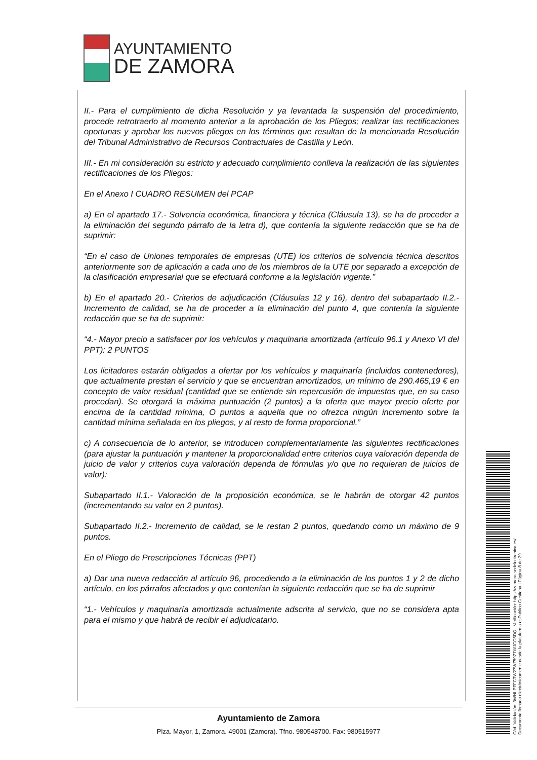AYUNTAMIENTO
DE ZAMORA
II.- Para el cumplimiento de dicha Resolución y ya levantada la suspensión del procedimiento, procede retrotraerlo al momento anterior a la aprobación de los Pliegos; realizar las rectificaciones oportunas y aprobar los nuevos pliegos en los términos que resultan de la mencionada Resolución del Tribunal Administrativo de Recursos Contractuales de Castilla y León.
III.- En mi consideración su estricto y adecuado cumplimiento conlleva la realización de las siguientes rectificaciones de los Pliegos:
En el Anexo I CUADRO RESUMEN del PCAP
a) En el apartado 17.- Solvencia económica, financiera y técnica (Cláusula 13), se ha de proceder a la eliminación del segundo párrafo de la letra d), que contenía la siguiente redacción que se ha de suprimir:
“En el caso de Uniones temporales de empresas (UTE) los criterios de solvencia técnica descritos anteriormente son de aplicación a cada uno de los miembros de la UTE por separado a excepción de la clasificación empresarial que se efectuará conforme a la legislación vigente.”
b) En el apartado 20.- Criterios de adjudicación (Cláusulas 12 y 16), dentro del subapartado II.2.- Incremento de calidad, se ha de proceder a la eliminación del punto 4, que contenía la siguiente redacción que se ha de suprimir:
“4.- Mayor precio a satisfacer por los vehículos y maquinaria amortizada (artículo 96.1 y Anexo VI del PPT): 2 PUNTOS
Los licitadores estarán obligados a ofertar por los vehículos y maquinaría (incluidos contenedores), que actualmente prestan el servicio y que se encuentran amortizados, un mínimo de 290.465,19 € en concepto de valor residual (cantidad que se entiende sin repercusión de impuestos que, en su caso procedan). Se otorgará la máxima puntuación (2 puntos) a la oferta que mayor precio oferte por encima de la cantidad mínima, O puntos a aquella que no ofrezca ningún incremento sobre la cantidad mínima señalada en los pliegos, y al resto de forma proporcional.”
c) A consecuencia de lo anterior, se introducen complementariamente las siguientes rectificaciones (para ajustar la puntuación y mantener la proporcionalidad entre criterios cuya valoración dependa de juicio de valor y criterios cuya valoración dependa de fórmulas y/o que no requieran de juicios de valor):
Subapartado II.1.- Valoración de la proposición económica, se le habrán de otorgar 42 puntos (incrementando su valor en 2 puntos).
Subapartado II.2.- Incremento de calidad, se le restan 2 puntos, quedando como un máximo de 9 puntos.
En el Pliego de Prescripciones Técnicas (PPT)
a) Dar una nueva redacción al artículo 96, procediendo a la eliminación de los puntos 1 y 2 de dicho artículo, en los párrafos afectados y que contenían la siguiente redacción que se ha de suprimir
“1.- Vehículos y maquinaría amortizada actualmente adscrita al servicio, que no se considera apta para el mismo y que habrá de recibir el adjudicatario.
Ayuntamiento de Zamora
Plza. Mayor, 1, Zamora. 49001 (Zamora). Tfno. 980548700. Fax: 980515977
Cód. Validación: 3WNLPZFCTW27WZ59Z7WJCG6DQ | Verificación: https://zamora.sedelectronica.es/
Documento firmado electrónicamente desde la plataforma esPublico Gestiona | Página 8 de 29